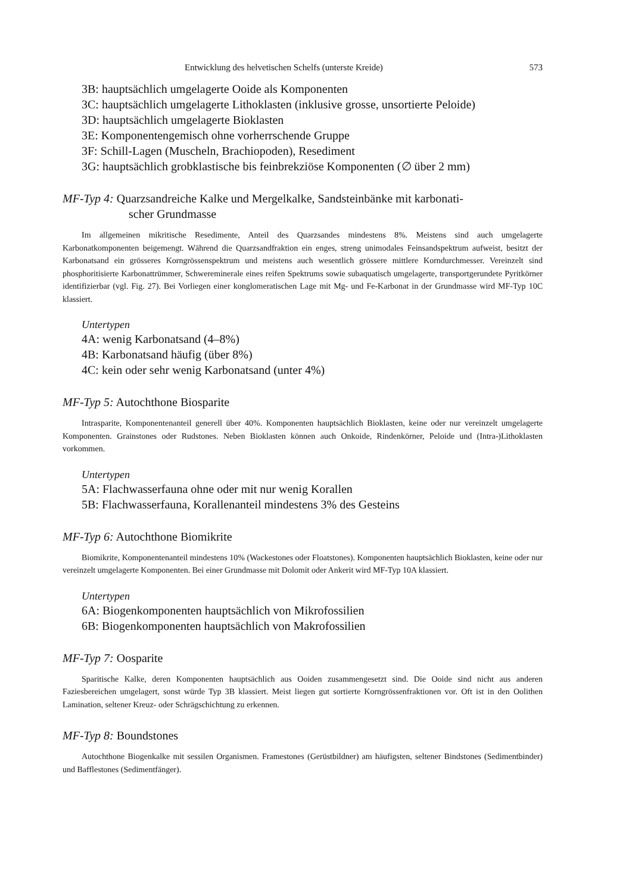Entwicklung des helvetischen Schelfs (unterste Kreide) 573
3B: hauptsächlich umgelagerte Ooide als Komponenten
3C: hauptsächlich umgelagerte Lithoklasten (inklusive grosse, unsortierte Peloide)
3D: hauptsächlich umgelagerte Bioklasten
3E: Komponentengemisch ohne vorherrschende Gruppe
3F: Schill-Lagen (Muscheln, Brachiopoden), Resediment
3G: hauptsächlich grobklastische bis feinbrekziöse Komponenten (∅ über 2 mm)
MF-Typ 4: Quarzsandreiche Kalke und Mergelkalke, Sandsteinbänke mit karbonati-
scher Grundmasse
Im allgemeinen mikritische Resedimente, Anteil des Quarzsandes mindestens 8%. Meistens sind auch umgelagerte Karbonatkomponenten beigemengt. Während die Quarzsandfraktion ein enges, streng unimodales Feinsandspektrum aufweist, besitzt der Karbonatsand ein grösseres Korngrössenspektrum und meistens auch wesentlich grössere mittlere Korndurchmesser. Vereinzelt sind phosphoritisierte Karbonattrümmer, Schwereminerale eines reifen Spektrums sowie subaquatisch umgelagerte, transportgerundete Pyritkörner identifizierbar (vgl. Fig. 27). Bei Vorliegen einer konglomeratischen Lage mit Mg- und Fe-Karbonat in der Grundmasse wird MF-Typ 10C klassiert.
Untertypen
4A: wenig Karbonatsand (4–8%)
4B: Karbonatsand häufig (über 8%)
4C: kein oder sehr wenig Karbonatsand (unter 4%)
MF-Typ 5: Autochthone Biosparite
Intrasparite, Komponentenanteil generell über 40%. Komponenten hauptsächlich Bioklasten, keine oder nur vereinzelt umgelagerte Komponenten. Grainstones oder Rudstones. Neben Bioklasten können auch Onkoide, Rindenkörner, Peloide und (Intra-)Lithoklasten vorkommen.
Untertypen
5A: Flachwasserfauna ohne oder mit nur wenig Korallen
5B: Flachwasserfauna, Korallenanteil mindestens 3% des Gesteins
MF-Typ 6: Autochthone Biomikrite
Biomikrite, Komponentenanteil mindestens 10% (Wackestones oder Floatstones). Komponenten hauptsächlich Bioklasten, keine oder nur vereinzelt umgelagerte Komponenten. Bei einer Grundmasse mit Dolomit oder Ankerit wird MF-Typ 10A klassiert.
Untertypen
6A: Biogenkomponenten hauptsächlich von Mikrofossilien
6B: Biogenkomponenten hauptsächlich von Makrofossilien
MF-Typ 7: Oosparite
Sparitische Kalke, deren Komponenten hauptsächlich aus Ooiden zusammengesetzt sind. Die Ooide sind nicht aus anderen Faziesbereichen umgelagert, sonst würde Typ 3B klassiert. Meist liegen gut sortierte Korngrössenfraktionen vor. Oft ist in den Oolithen Lamination, seltener Kreuz- oder Schrägschichtung zu erkennen.
MF-Typ 8: Boundstones
Autochthone Biogenkalke mit sessilen Organismen. Framestones (Gerüstbildner) am häufigsten, seltener Bindstones (Sedimentbinder) und Bafflestones (Sedimentfänger).